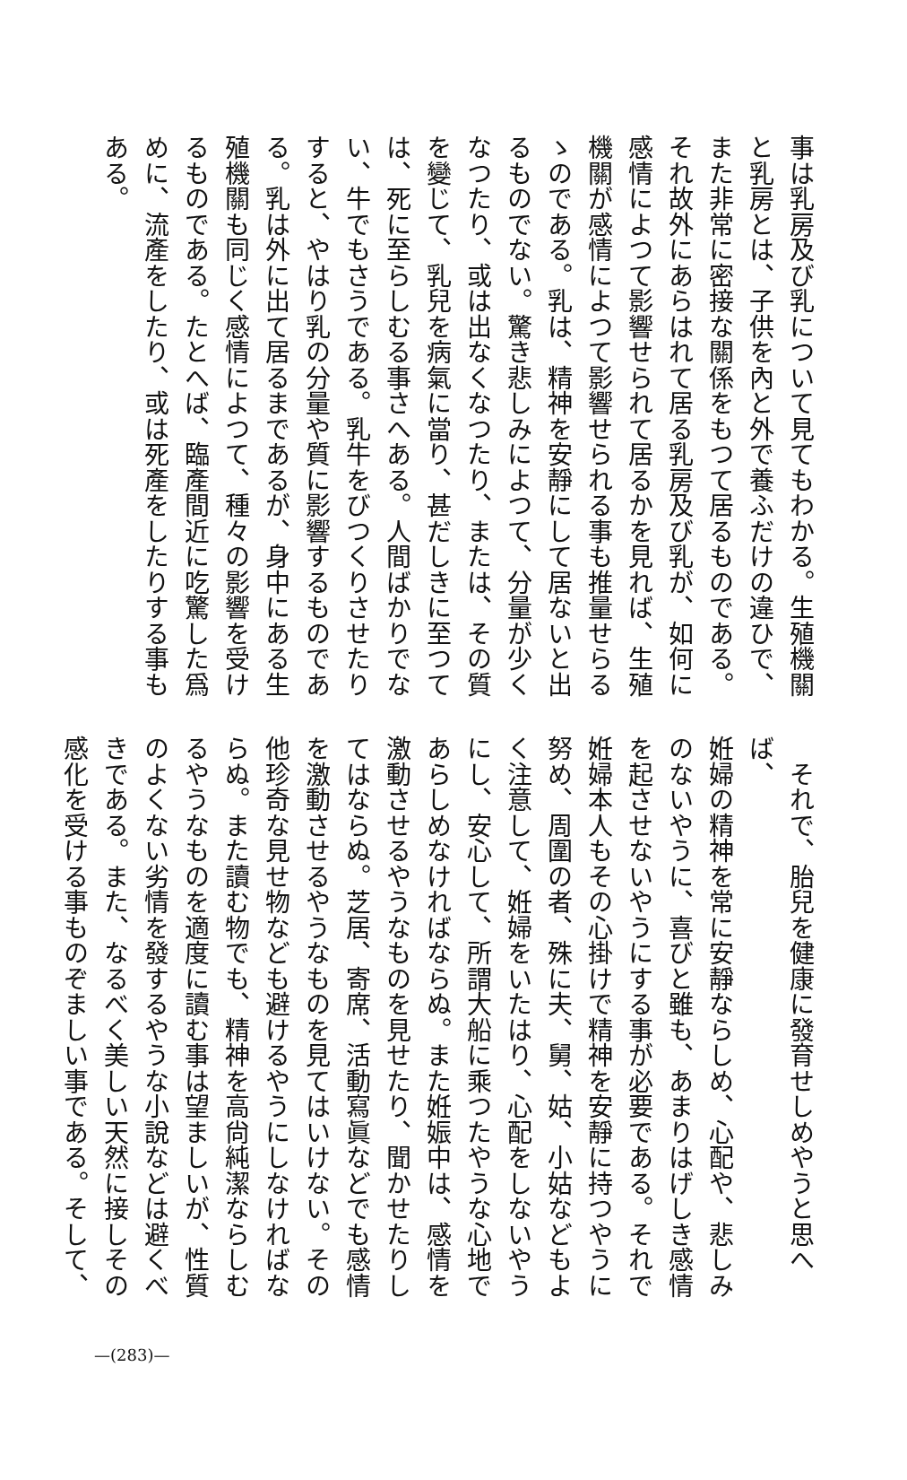事は乳房及び乳について見てもわかる。生殖機關
と乳房とは、子供を內と外で養ふだけの違ひで、
また非常に密接な關係をもつて居るものである。
それ故外にあらはれて居る乳房及び乳が、如何に
感情によつて影響せられて居るかを見れば、生殖
機關が感情によつて影響せられる事も推量せらる
ゝのである。乳は、精神を安靜にして居ないと出
るものでない。驚き悲しみによつて、分量が少く
なつたり、或は出なくなつたり、または、その質
を變じて、乳兒を病氣に當り、甚だしきに至つて
は、死に至らしむる事さへある。人間ばかりでな
い、牛でもさうである。乳牛をびつくりさせたり
すると、やはり乳の分量や質に影響するものであ
る。乳は外に出て居るまであるが、身中にある生
殖機關も同じく感情によつて、種々の影響を受け
るものである。たとへば、臨產間近に吃驚した爲
めに、流產をしたり、或は死產をしたりする事も
ある。
　それで、胎兒を健康に發育せしめやうと思へば、
姙婦の精神を常に安靜ならしめ、心配や、悲しみ
のないやうに、喜びと雖も、あまりはげしき感情
を起させないやうにする事が必要である。それで
姙婦本人もその心掛けで精神を安靜に持つやうに
努め、周圍の者、殊に夫、舅、姑、小姑などもよ
く注意して、姙婦をいたはり、心配をしないやう
にし、安心して、所謂大船に乘つたやうな心地で
あらしめなければならぬ。また姙娠中は、感情を
激動させるやうなものを見せたり、聞かせたりし
てはならぬ。芝居、寄席、活動寫眞などでも感情
を激動させるやうなものを見てはいけない。その
他珍奇な見せ物なども避けるやうにしなければな
らぬ。また讀む物でも、精神を高尙純潔ならしむ
るやうなものを適度に讀む事は望ましいが、性質
のよくない劣情を發するやうな小說などは避くべ
きである。また、なるべく美しい天然に接しその
感化を受ける事ものぞましい事である。そして、
—(283)—